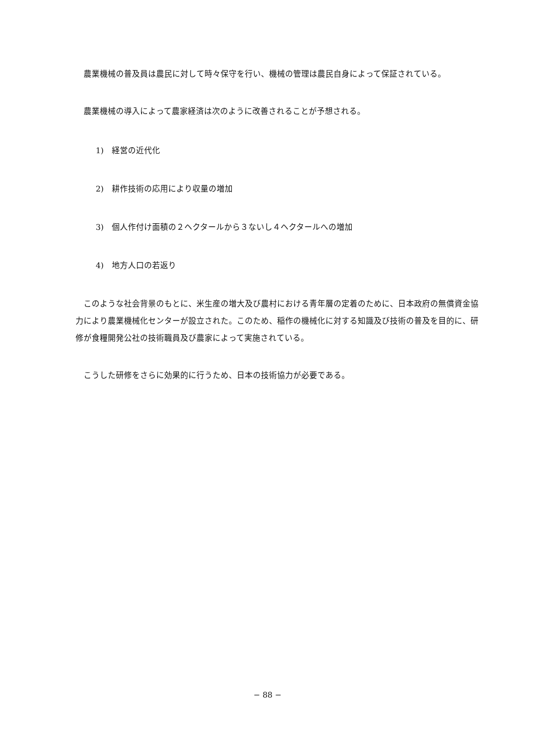農業機械の普及員は農民に対して時々保守を行い、機械の管理は農民自身によって保証されている。
農業機械の導入によって農家経済は次のように改善されることが予想される。
1)　経営の近代化
2)　耕作技術の応用により収量の増加
3)　個人作付け面積の２ヘクタールから３ないし４ヘクタールへの増加
4)　地方人口の若返り
このような社会背景のもとに、米生産の増大及び農村における青年層の定着のために、日本政府の無償資金協力により農業機械化センターが設立された。このため、稲作の機械化に対する知識及び技術の普及を目的に、研修が食糧開発公社の技術職員及び農家によって実施されている。
こうした研修をさらに効果的に行うため、日本の技術協力が必要である。
− 88 −